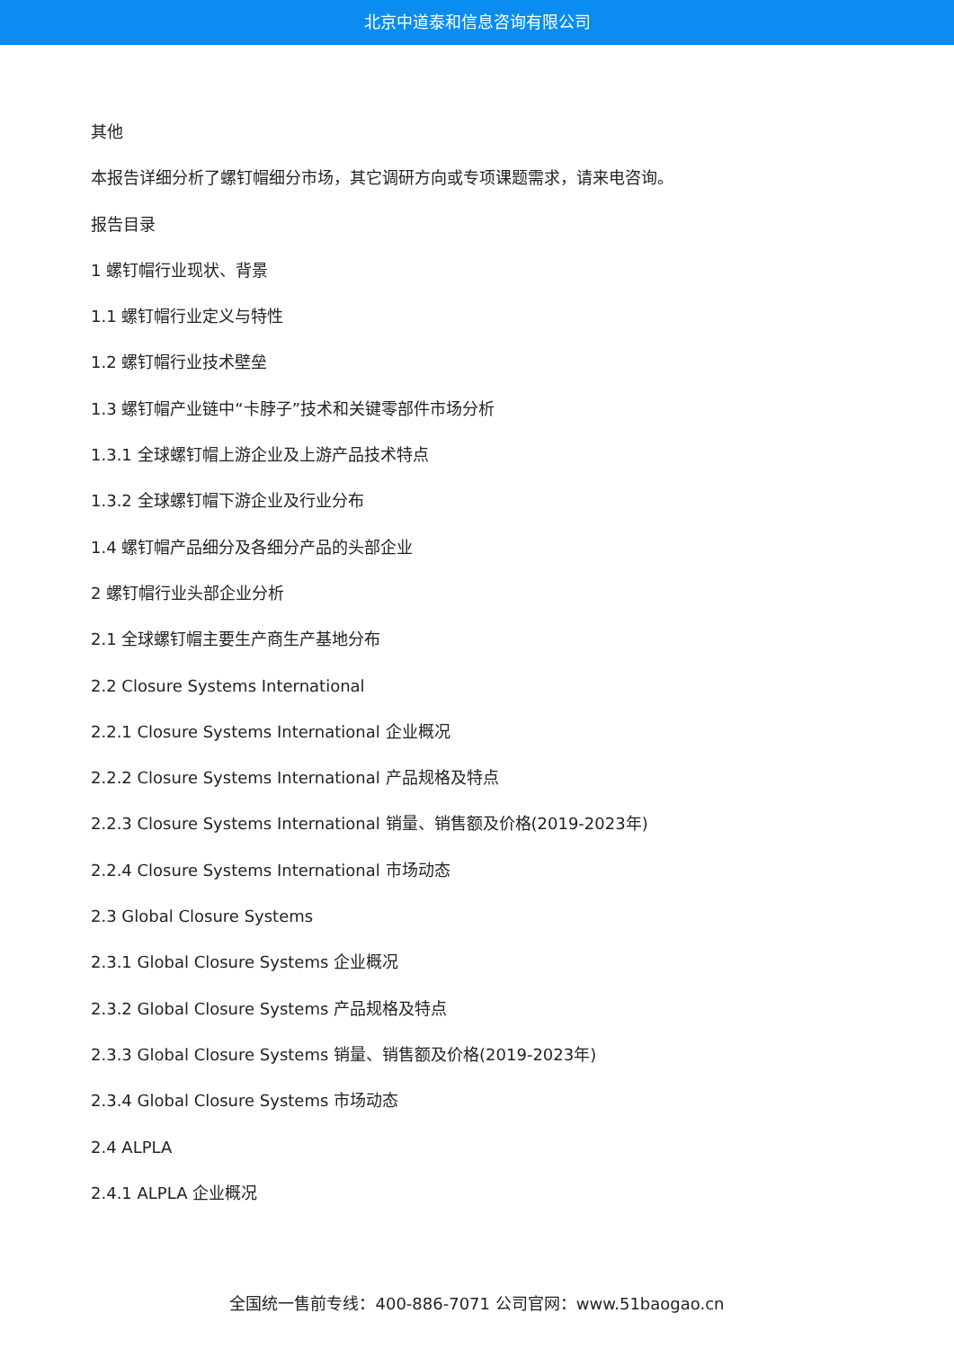北京中道泰和信息咨询有限公司
其他
本报告详细分析了螺钉帽细分市场，其它调研方向或专项课题需求，请来电咨询。
报告目录
1 螺钉帽行业现状、背景
1.1 螺钉帽行业定义与特性
1.2 螺钉帽行业技术壁垒
1.3 螺钉帽产业链中“卡脖子”技术和关键零部件市场分析
1.3.1 全球螺钉帽上游企业及上游产品技术特点
1.3.2 全球螺钉帽下游企业及行业分布
1.4 螺钉帽产品细分及各细分产品的头部企业
2 螺钉帽行业头部企业分析
2.1 全球螺钉帽主要生产商生产基地分布
2.2 Closure Systems International
2.2.1 Closure Systems International 企业概况
2.2.2 Closure Systems International 产品规格及特点
2.2.3 Closure Systems International 销量、销售额及价格(2019-2023年)
2.2.4 Closure Systems International 市场动态
2.3 Global Closure Systems
2.3.1 Global Closure Systems 企业概况
2.3.2 Global Closure Systems 产品规格及特点
2.3.3 Global Closure Systems 销量、销售额及价格(2019-2023年)
2.3.4 Global Closure Systems 市场动态
2.4 ALPLA
2.4.1 ALPLA 企业概况
全国统一售前专线：400-886-7071 公司官网：www.51baogao.cn